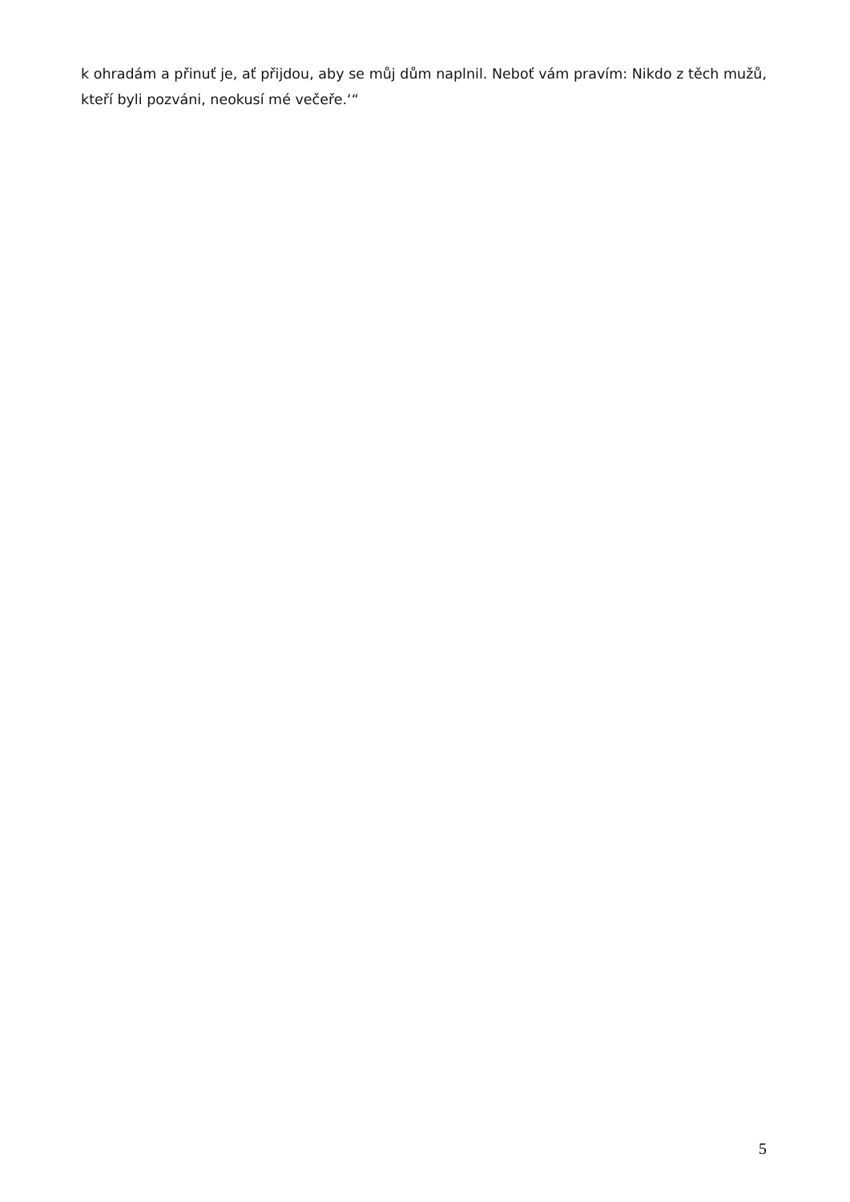k ohradám a přinuť je, ať přijdou, aby se můj dům naplnil. Neboť vám pravím: Nikdo z těch mužů, kteří byli pozváni, neokusí mé večeře.‘“
5